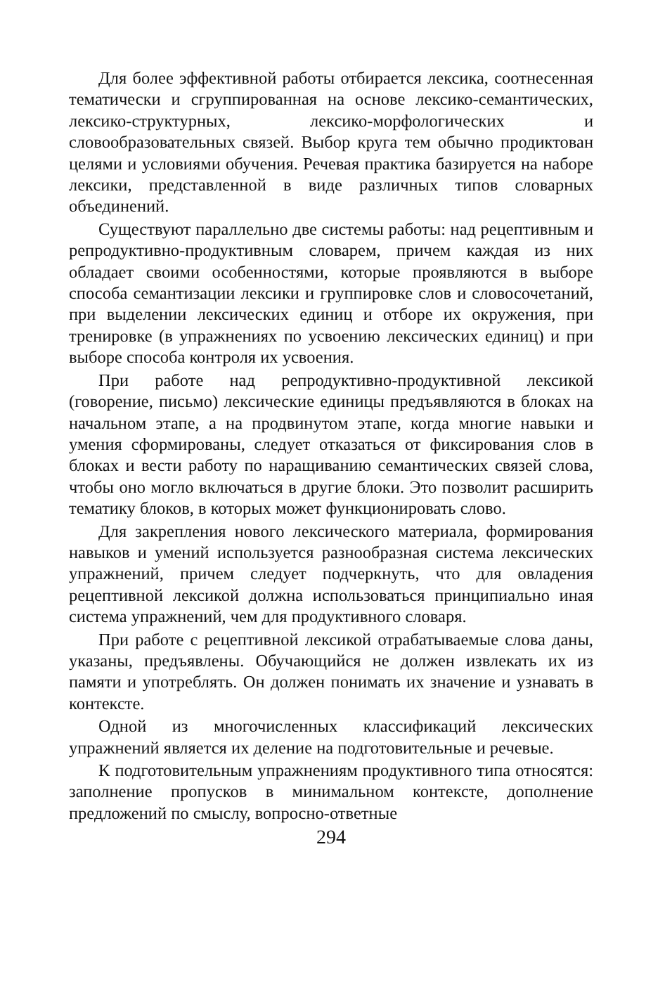Для более эффективной работы отбирается лексика, соотнесенная тематически и сгруппированная на основе лексико-семантических, лексико-структурных, лексико-морфологических и словообразовательных связей. Выбор круга тем обычно продиктован целями и условиями обучения. Речевая практика базируется на наборе лексики, представленной в виде различных типов словарных объединений.
Существуют параллельно две системы работы: над рецептивным и репродуктивно-продуктивным словарем, причем каждая из них обладает своими особенностями, которые проявляются в выборе способа семантизации лексики и группировке слов и словосочетаний, при выделении лексических единиц и отборе их окружения, при тренировке (в упражнениях по усвоению лексических единиц) и при выборе способа контроля их усвоения.
При работе над репродуктивно-продуктивной лексикой (говорение, письмо) лексические единицы предъявляются в блоках на начальном этапе, а на продвинутом этапе, когда многие навыки и умения сформированы, следует отказаться от фиксирования слов в блоках и вести работу по наращиванию семантических связей слова, чтобы оно могло включаться в другие блоки. Это позволит расширить тематику блоков, в которых может функционировать слово.
Для закрепления нового лексического материала, формирования навыков и умений используется разнообразная система лексических упражнений, причем следует подчеркнуть, что для овладения рецептивной лексикой должна использоваться принципиально иная система упражнений, чем для продуктивного словаря.
При работе с рецептивной лексикой отрабатываемые слова даны, указаны, предъявлены. Обучающийся не должен извлекать их из памяти и употреблять. Он должен понимать их значение и узнавать в контексте.
Одной из многочисленных классификаций лексических упражнений является их деление на подготовительные и речевые.
К подготовительным упражнениям продуктивного типа относятся: заполнение пропусков в минимальном контексте, дополнение предложений по смыслу, вопросно-ответные
294